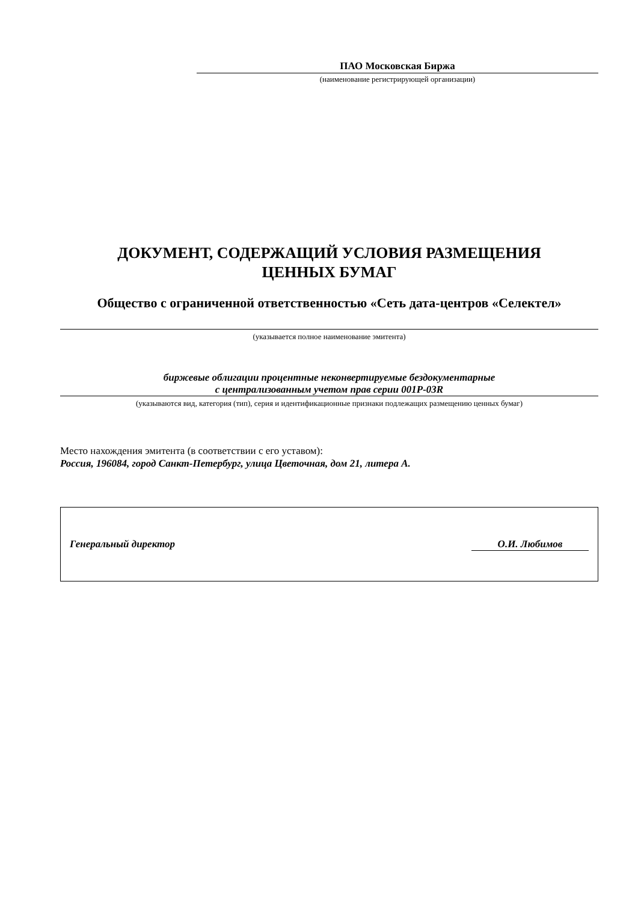ПАО Московская Биржа
(наименование регистрирующей организации)
ДОКУМЕНТ, СОДЕРЖАЩИЙ УСЛОВИЯ РАЗМЕЩЕНИЯ
ЦЕННЫХ БУМАГ
Общество с ограниченной ответственностью «Сеть дата-центров «Селектел»
(указывается полное наименование эмитента)
биржевые облигации процентные неконвертируемые бездокументарные
с централизованным учетом прав серии 001Р-03R
(указываются вид, категория (тип), серия и идентификационные признаки подлежащих размещению ценных бумаг)
Место нахождения эмитента (в соответствии с его уставом):
Россия, 196084, город Санкт-Петербург, улица Цветочная, дом 21, литера А.
Генеральный директор О.И. Любимов